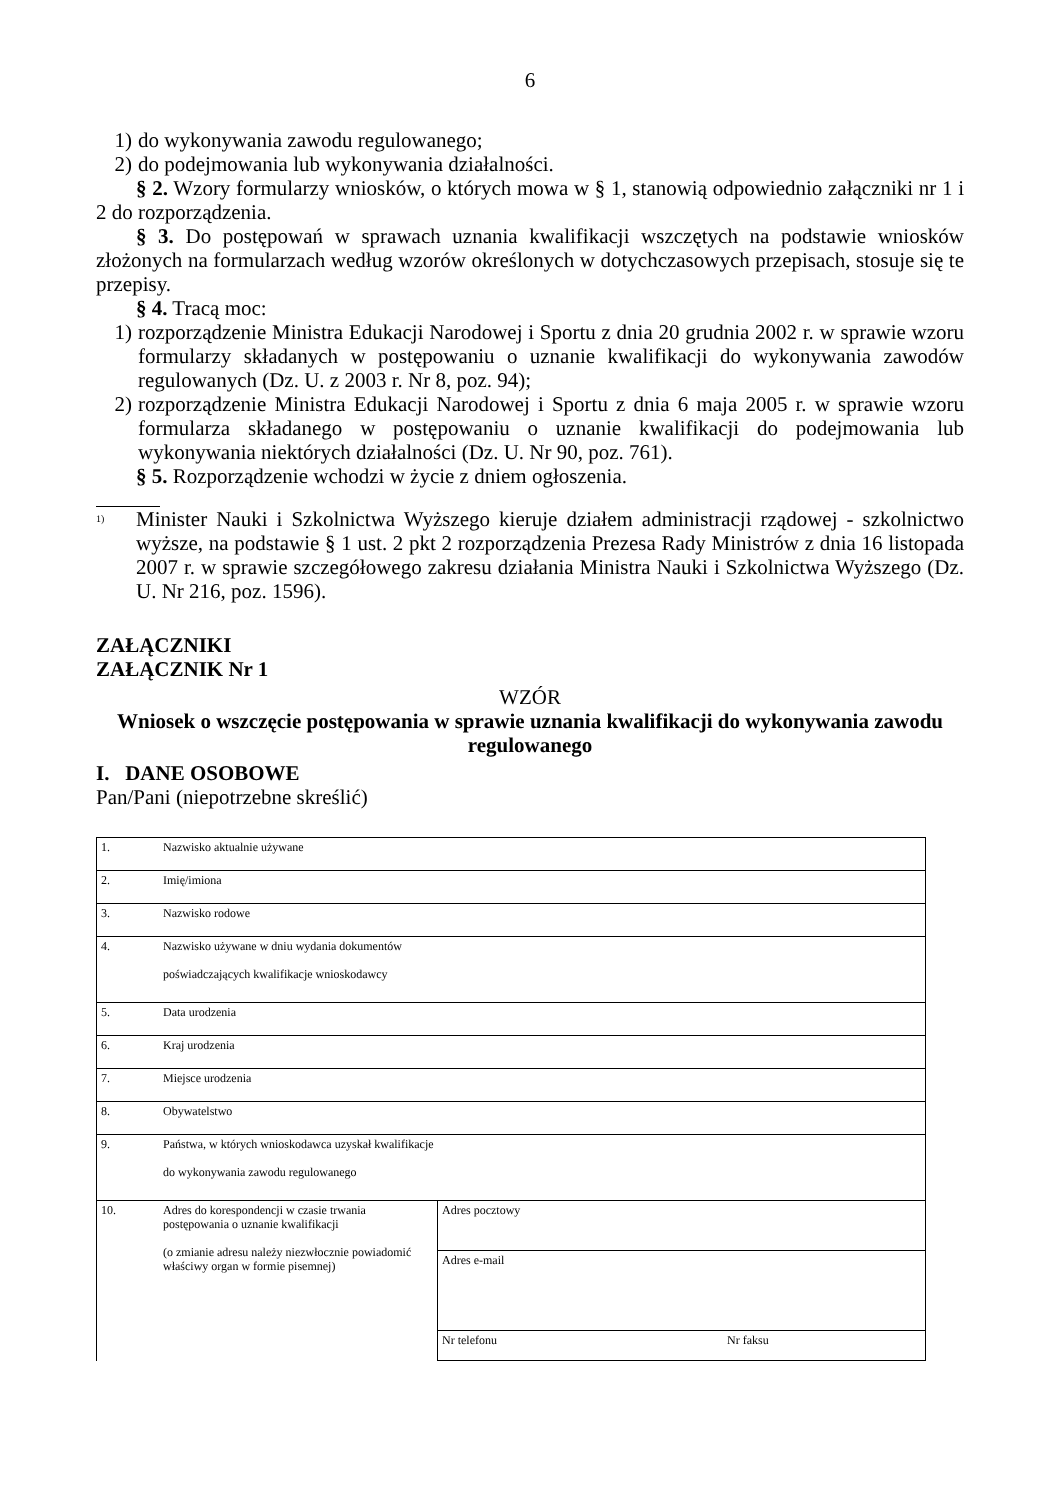6
1) do wykonywania zawodu regulowanego;
2) do podejmowania lub wykonywania działalności.
§ 2. Wzory formularzy wniosków, o których mowa w § 1, stanowią odpowiednio załączniki nr 1 i 2 do rozporządzenia.
§ 3. Do postępowań w sprawach uznania kwalifikacji wszczętych na podstawie wniosków złożonych na formularzach według wzorów określonych w dotychczasowych przepisach, stosuje się te przepisy.
§ 4. Tracą moc:
1) rozporządzenie Ministra Edukacji Narodowej i Sportu z dnia 20 grudnia 2002 r. w sprawie wzoru formularzy składanych w postępowaniu o uznanie kwalifikacji do wykonywania zawodów regulowanych (Dz. U. z 2003 r. Nr 8, poz. 94);
2) rozporządzenie Ministra Edukacji Narodowej i Sportu z dnia 6 maja 2005 r. w sprawie wzoru formularza składanego w postępowaniu o uznanie kwalifikacji do podejmowania lub wykonywania niektórych działalności (Dz. U. Nr 90, poz. 761).
§ 5. Rozporządzenie wchodzi w życie z dniem ogłoszenia.
<sup>1)</sup> Minister Nauki i Szkolnictwa Wyższego kieruje działem administracji rządowej - szkolnictwo wyższe, na podstawie § 1 ust. 2 pkt 2 rozporządzenia Prezesa Rady Ministrów z dnia 16 listopada 2007 r. w sprawie szczegółowego zakresu działania Ministra Nauki i Szkolnictwa Wyższego (Dz. U. Nr 216, poz. 1596).
ZAŁĄCZNIKI
ZAŁĄCZNIK Nr 1
WZÓR
Wniosek o wszczęcie postępowania w sprawie uznania kwalifikacji do wykonywania zawodu regulowanego
I. DANE OSOBOWE
Pan/Pani (niepotrzebne skreślić)
| 1. | Nazwisko aktualnie używane | |
| 2. | Imię/imiona | |
| 3. | Nazwisko rodowe | |
| 4. | Nazwisko używane w dniu wydania dokumentów poświadczających kwalifikacje wnioskodawcy | |
| 5. | Data urodzenia | |
| 6. | Kraj urodzenia | |
| 7. | Miejsce urodzenia | |
| 8. | Obywatelstwo | |
| 9. | Państwa, w których wnioskodawca uzyskał kwalifikacje do wykonywania zawodu regulowanego | |
| 10. | Adres do korespondencji w czasie trwania postępowania o uznanie kwalifikacji (o zmianie adresu należy niezwłocznie powiadomić właściwy organ w formie pisemnej) | Adres pocztowy |
| | | Adres e-mail |
| | | Nr telefonu Nr faksu |